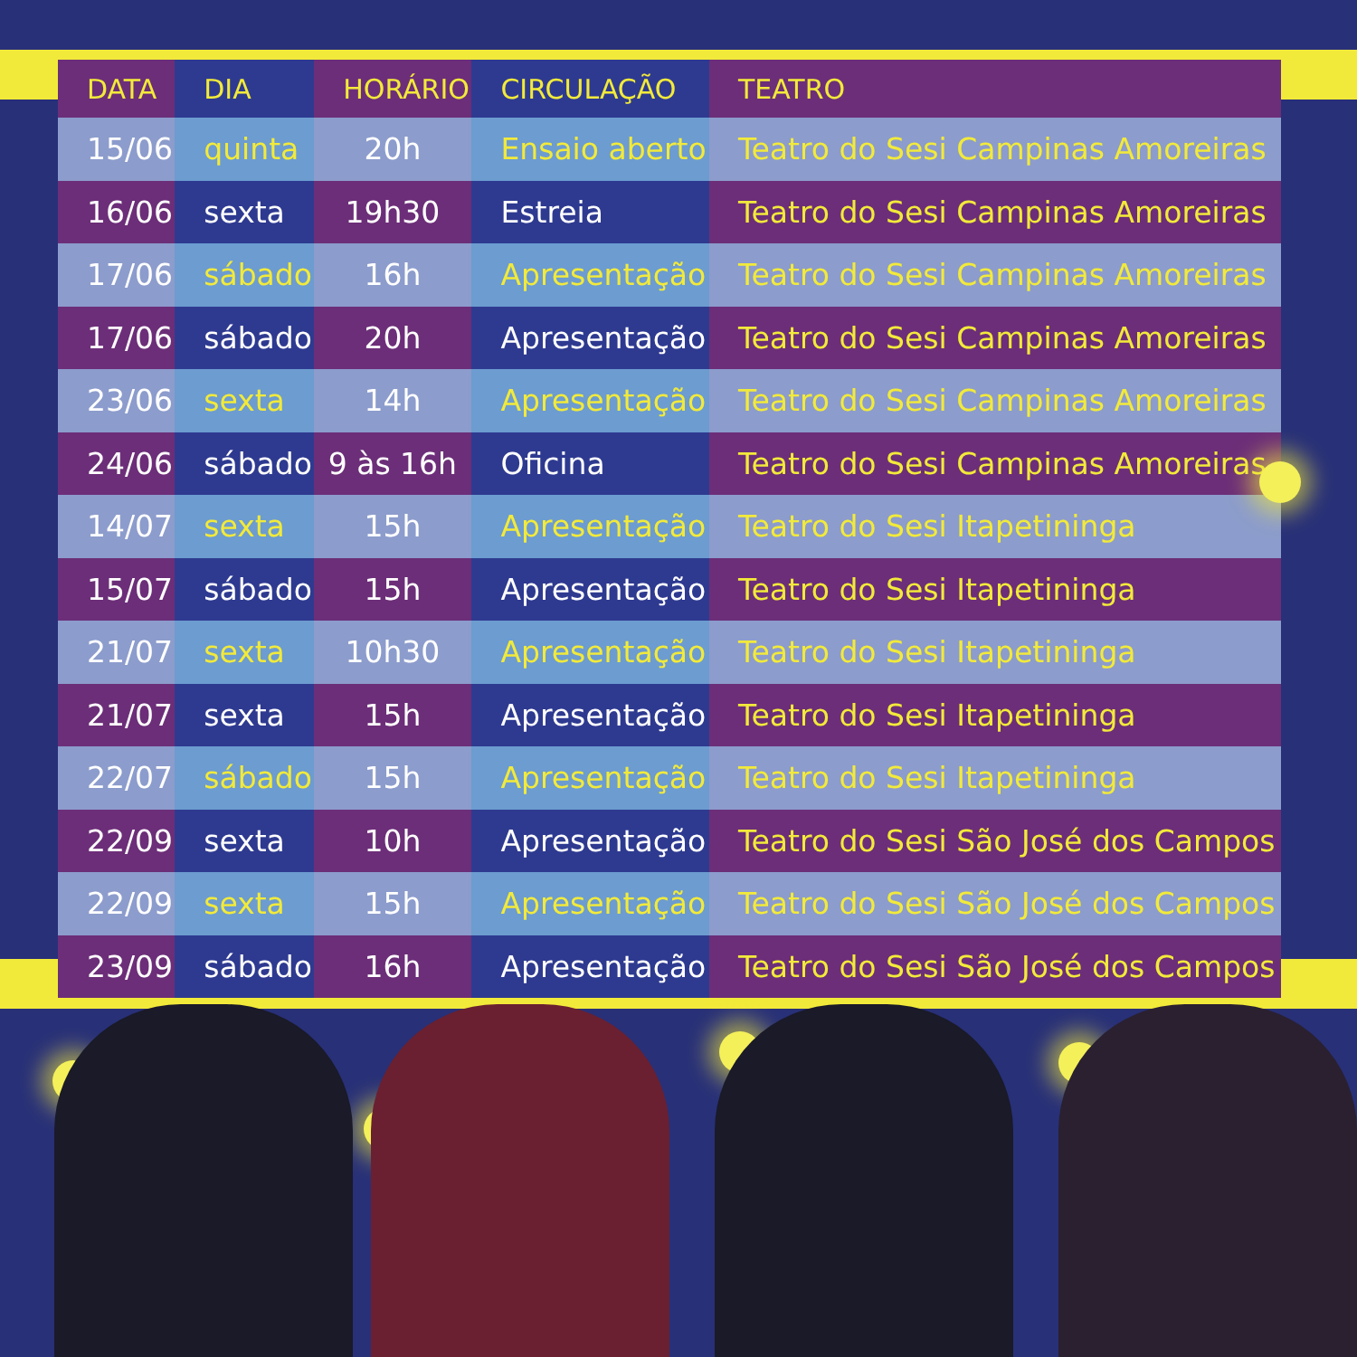| DATA | DIA | HORÁRIO | CIRCULAÇÃO | TEATRO |
| --- | --- | --- | --- | --- |
| 15/06 | quinta | 20h | Ensaio aberto | Teatro do Sesi Campinas Amoreiras |
| 16/06 | sexta | 19h30 | Estreia | Teatro do Sesi Campinas Amoreiras |
| 17/06 | sábado | 16h | Apresentação | Teatro do Sesi Campinas Amoreiras |
| 17/06 | sábado | 20h | Apresentação | Teatro do Sesi Campinas Amoreiras |
| 23/06 | sexta | 14h | Apresentação | Teatro do Sesi Campinas Amoreiras |
| 24/06 | sábado | 9 às 16h | Oficina | Teatro do Sesi Campinas Amoreiras |
| 14/07 | sexta | 15h | Apresentação | Teatro do Sesi Itapetininga |
| 15/07 | sábado | 15h | Apresentação | Teatro do Sesi Itapetininga |
| 21/07 | sexta | 10h30 | Apresentação | Teatro do Sesi Itapetininga |
| 21/07 | sexta | 15h | Apresentação | Teatro do Sesi Itapetininga |
| 22/07 | sábado | 15h | Apresentação | Teatro do Sesi Itapetininga |
| 22/09 | sexta | 10h | Apresentação | Teatro do Sesi São José dos Campos |
| 22/09 | sexta | 15h | Apresentação | Teatro do Sesi São José dos Campos |
| 23/09 | sábado | 16h | Apresentação | Teatro do Sesi São José dos Campos |